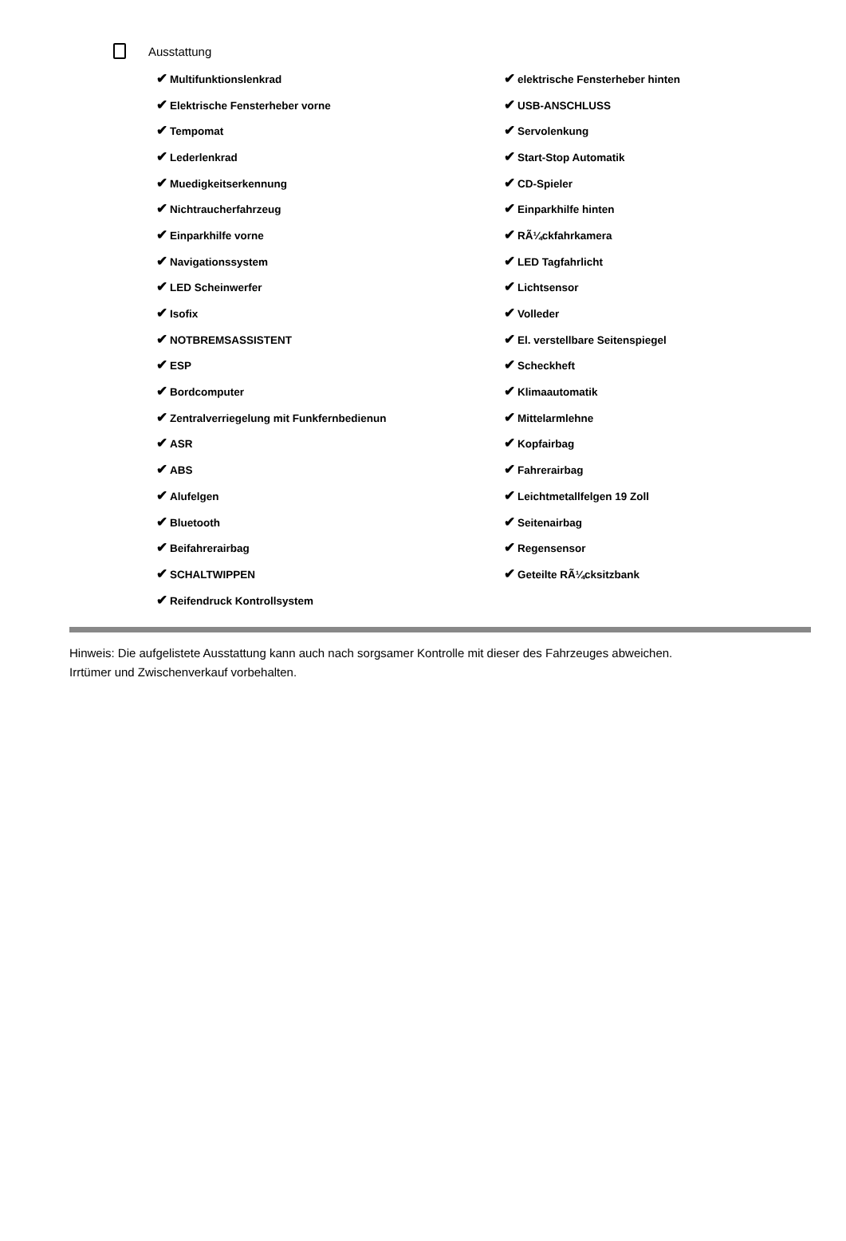Ausstattung
| ✔ Multifunktionslenkrad | ✔ elektrische Fensterheber hinten |
| ✔ Elektrische Fensterheber vorne | ✔ USB-ANSCHLUSS |
| ✔ Tempomat | ✔ Servolenkung |
| ✔ Lederlenkrad | ✔ Start-Stop Automatik |
| ✔ Muedigkeitserkennung | ✔ CD-Spieler |
| ✔ Nichtraucherfahrzeug | ✔ Einparkhilfe hinten |
| ✔ Einparkhilfe vorne | ✔ RÃ¼ckfahrkamera |
| ✔ Navigationssystem | ✔ LED Tagfahrlicht |
| ✔ LED Scheinwerfer | ✔ Lichtsensor |
| ✔ Isofix | ✔ Volleder |
| ✔ NOTBREMSASSISTENT | ✔ El. verstellbare Seitenspiegel |
| ✔ ESP | ✔ Scheckheft |
| ✔ Bordcomputer | ✔ Klimaautomatik |
| ✔ Zentralverriegelung mit Funkfernbedienun | ✔ Mittelarmlehne |
| ✔ ASR | ✔ Kopfairbag |
| ✔ ABS | ✔ Fahrerairbag |
| ✔ Alufelgen | ✔ Leichtmetallfelgen 19 Zoll |
| ✔ Bluetooth | ✔ Seitenairbag |
| ✔ Beifahrerairbag | ✔ Regensensor |
| ✔ SCHALTWIPPEN | ✔ Geteilte RÃ¼cksitzbank |
| ✔ Reifendruck Kontrollsystem | |
Hinweis: Die aufgelistete Ausstattung kann auch nach sorgsamer Kontrolle mit dieser des Fahrzeuges abweichen. Irrtümer und Zwischenverkauf vorbehalten.